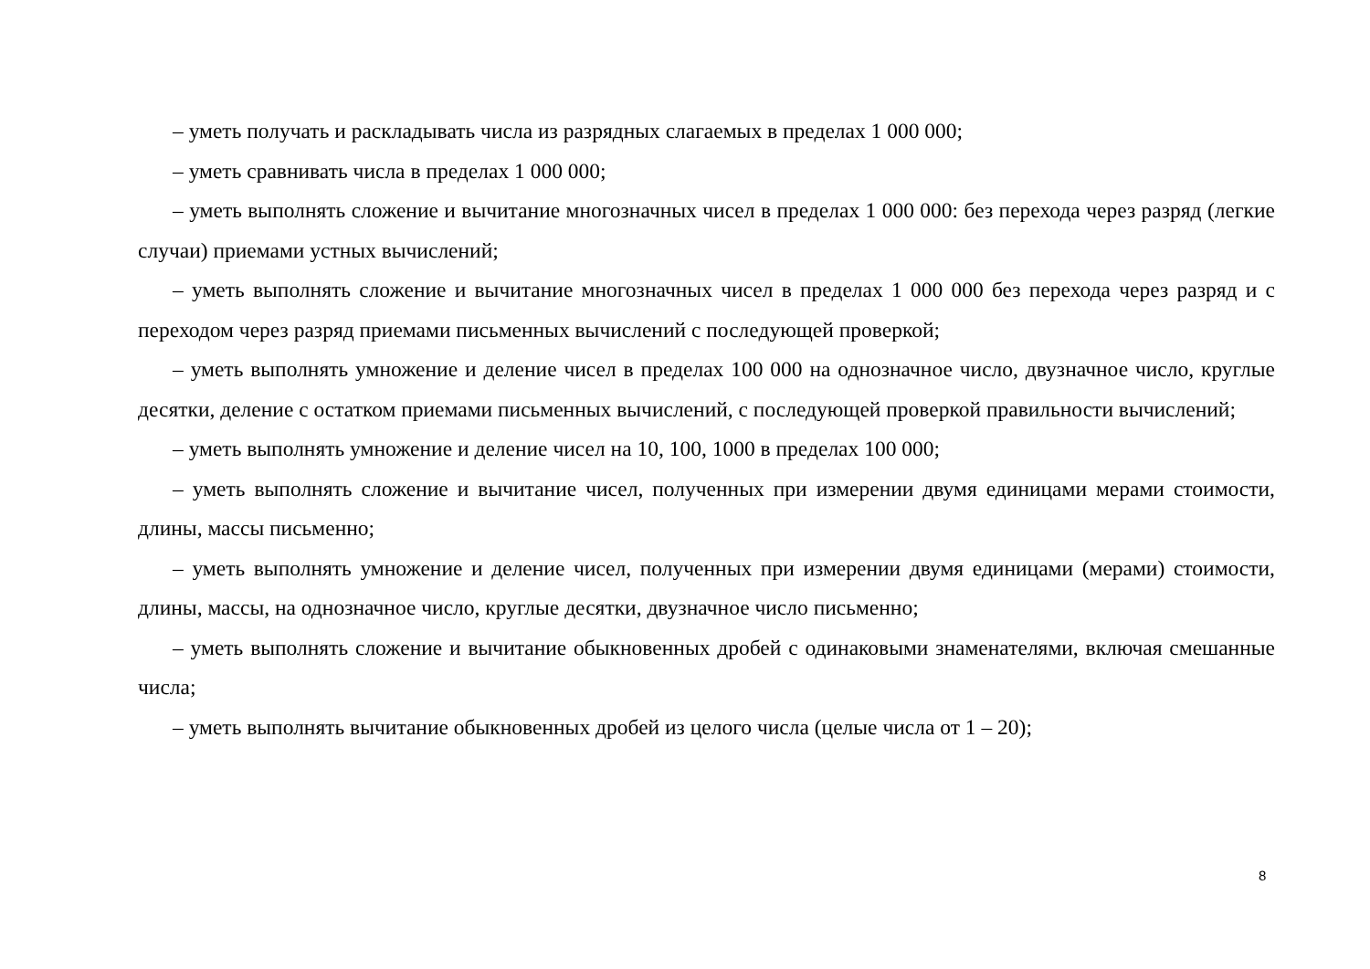– уметь получать и раскладывать числа из разрядных слагаемых в пределах 1 000 000;
– уметь сравнивать числа в пределах 1 000 000;
– уметь выполнять сложение и вычитание многозначных чисел в пределах 1 000 000: без перехода через разряд (легкие случаи) приемами устных вычислений;
– уметь выполнять сложение и вычитание многозначных чисел в пределах 1 000 000 без перехода через разряд и с переходом через разряд приемами письменных вычислений с последующей проверкой;
– уметь выполнять умножение и деление чисел в пределах 100 000 на однозначное число, двузначное число, круглые десятки, деление с остатком приемами письменных вычислений, с последующей проверкой правильности вычислений;
– уметь выполнять умножение и деление чисел на 10, 100, 1000 в пределах 100 000;
– уметь выполнять сложение и вычитание чисел, полученных при измерении двумя единицами мерами стоимости, длины, массы письменно;
– уметь выполнять умножение и деление чисел, полученных при измерении двумя единицами (мерами) стоимости, длины, массы, на однозначное число, круглые десятки, двузначное число письменно;
– уметь выполнять сложение и вычитание обыкновенных дробей с одинаковыми знаменателями, включая смешанные числа;
– уметь выполнять вычитание обыкновенных дробей из целого числа (целые числа от 1 – 20);
8